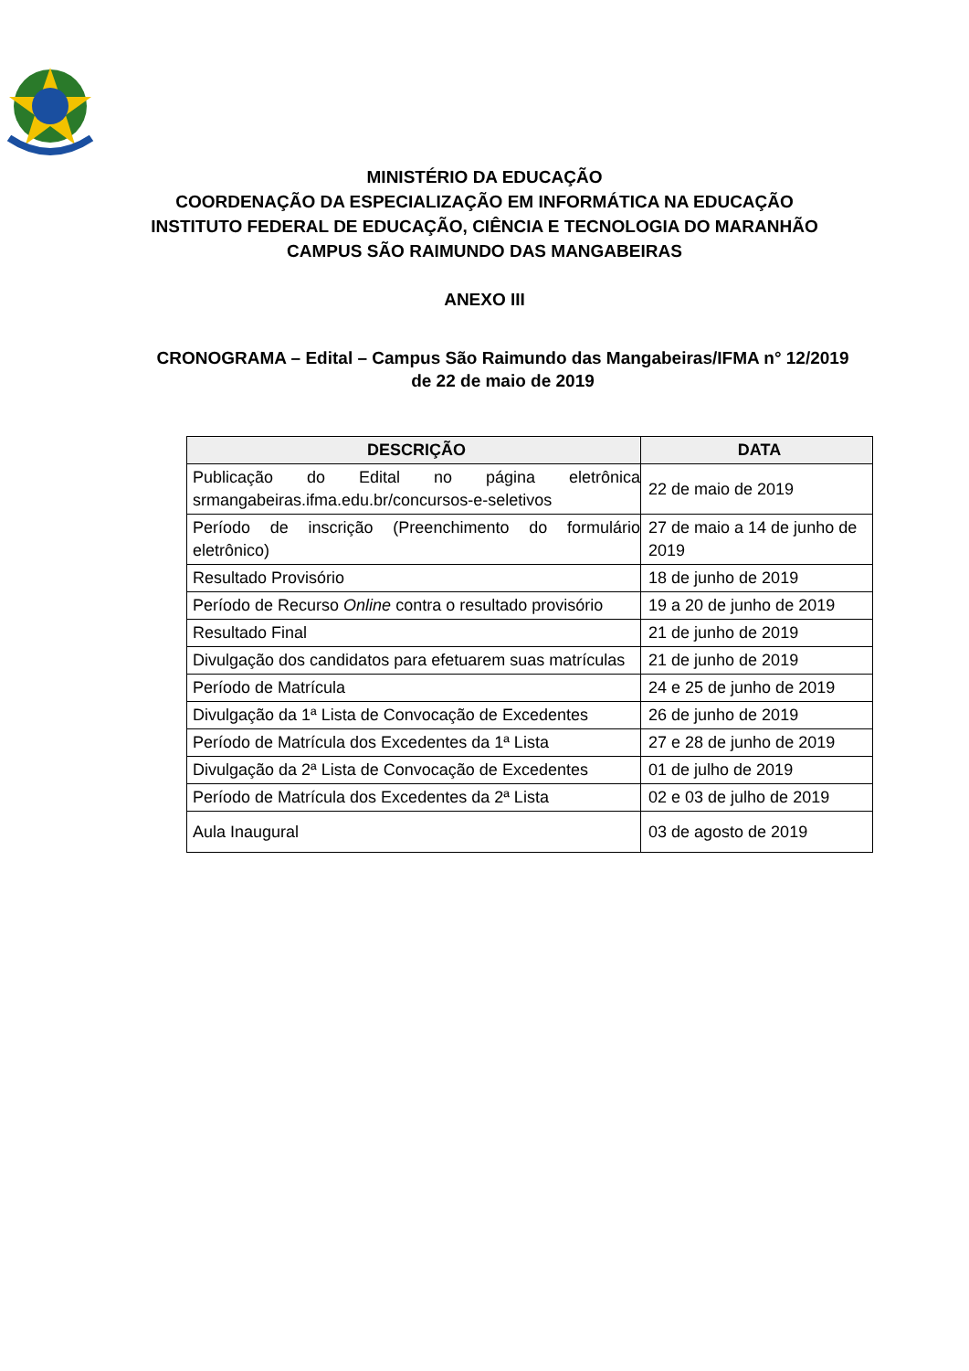MINISTÉRIO DA EDUCAÇÃO
COORDENAÇÃO DA ESPECIALIZAÇÃO EM INFORMÁTICA NA EDUCAÇÃO
INSTITUTO FEDERAL DE EDUCAÇÃO, CIÊNCIA E TECNOLOGIA DO MARANHÃO
CAMPUS SÃO RAIMUNDO DAS MANGABEIRAS
ANEXO III
CRONOGRAMA – Edital – Campus São Raimundo das Mangabeiras/IFMA n° 12/2019 de 22 de maio de 2019
| DESCRIÇÃO | DATA |
| --- | --- |
| Publicação do Edital no página eletrônica srmangabeiras.ifma.edu.br/concursos-e-seletivos | 22 de maio de 2019 |
| Período de inscrição (Preenchimento do formulário eletrônico) | 27 de maio a 14 de junho de 2019 |
| Resultado Provisório | 18 de junho de 2019 |
| Período de Recurso Online contra o resultado provisório | 19 a 20 de junho de 2019 |
| Resultado Final | 21 de junho de 2019 |
| Divulgação dos candidatos para efetuarem suas matrículas | 21 de junho de 2019 |
| Período de Matrícula | 24 e 25 de junho de 2019 |
| Divulgação da 1ª Lista de Convocação de Excedentes | 26 de junho de 2019 |
| Período de Matrícula dos Excedentes da 1ª Lista | 27 e 28 de junho de 2019 |
| Divulgação da 2ª Lista de Convocação de Excedentes | 01 de julho de 2019 |
| Período de Matrícula dos Excedentes da 2ª Lista | 02 e 03 de julho de 2019 |
| Aula Inaugural | 03 de agosto de 2019 |